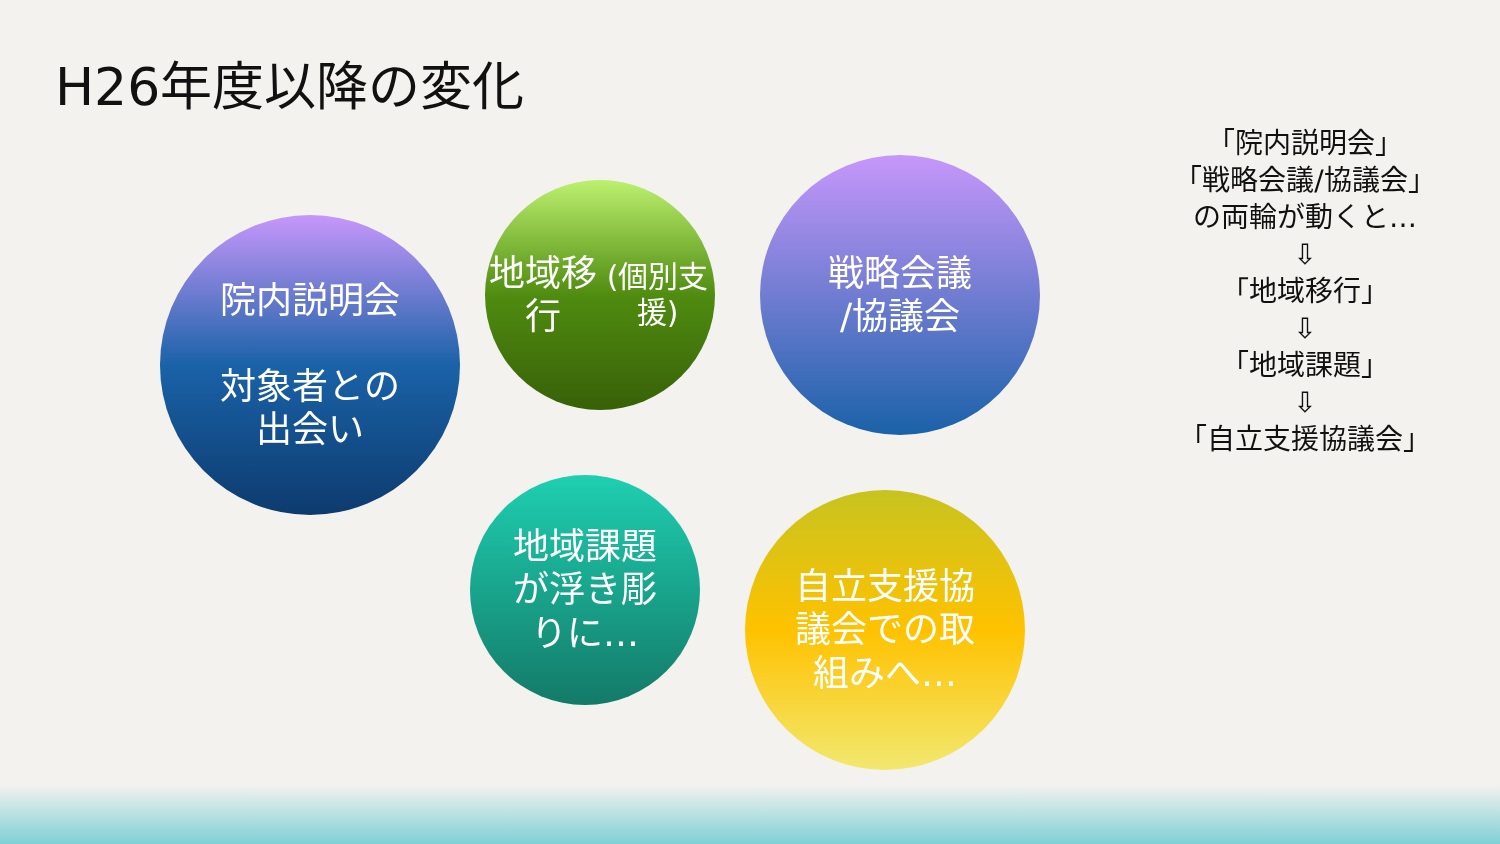H26年度以降の変化
院内説明会
対象者との
出会い
地域移行
(個別支援)
戦略会議
/協議会
地域課題
が浮き彫
りに…
自立支援協
議会での取
組みへ…
「院内説明会」
「戦略会議/協議会」
の両輪が動くと…
⇩
「地域移行」
⇩
「地域課題」
⇩
「自立支援協議会」